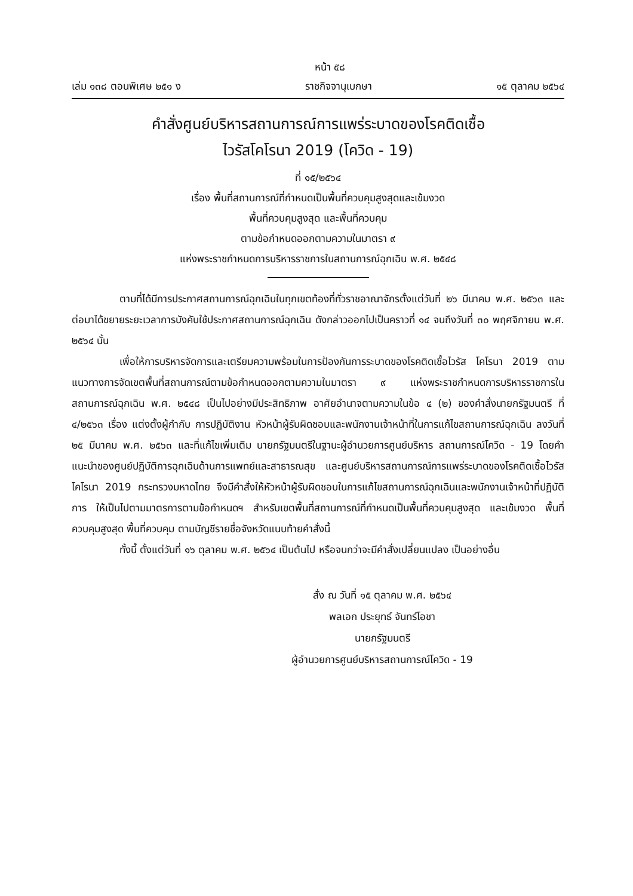หน้า ๕๘
เล่ม ๑๓๘ ตอนพิเศษ ๒๕๑ ง ราชกิจจานุเบกษา ๑๕ ตุลาคม ๒๕๖๔
คำสั่งศูนย์บริหารสถานการณ์การแพร่ระบาดของโรคติดเชื้อ
ไวรัสโคโรนา 2019 (โควิด - 19)
ที่ ๑๕/๒๕๖๔
เรื่อง พื้นที่สถานการณ์ที่กำหนดเป็นพื้นที่ควบคุมสูงสุดและเข้มงวด
พื้นที่ควบคุมสูงสุด และพื้นที่ควบคุม
ตามข้อกำหนดออกตามความในมาตรา ๙
แห่งพระราชกำหนดการบริหารราชการในสถานการณ์ฉุกเฉิน พ.ศ. ๒๕๔๘
ตามที่ได้มีการประกาศสถานการณ์ฉุกเฉินในทุกเขตท้องที่ทั่วราชอาณาจักรตั้งแต่วันที่ ๒๖ มีนาคม พ.ศ. ๒๕๖๓ และต่อมาได้ขยายระยะเวลาการบังคับใช้ประกาศสถานการณ์ฉุกเฉิน ดังกล่าวออกไปเป็นคราวที่ ๑๔ จนถึงวันที่ ๓๐ พฤศจิกายน พ.ศ. ๒๕๖๔ นั้น
เพื่อให้การบริหารจัดการและเตรียมความพร้อมในการป้องกันการระบาดของโรคติดเชื้อไวรัส โคโรนา 2019 ตามแนวทางการจัดเขตพื้นที่สถานการณ์ตามข้อกำหนดออกตามความในมาตรา ๙ แห่งพระราชกำหนดการบริหารราชการในสถานการณ์ฉุกเฉิน พ.ศ. ๒๕๔๘ เป็นไปอย่างมีประสิทธิภาพ อาศัยอำนาจตามความในข้อ ๔ (๒) ของคำสั่งนายกรัฐมนตรี ที่ ๔/๒๕๖๓ เรื่อง แต่งตั้งผู้กำกับ การปฏิบัติงาน หัวหน้าผู้รับผิดชอบและพนักงานเจ้าหน้าที่ในการแก้ไขสถานการณ์ฉุกเฉิน ลงวันที่ ๒๕ มีนาคม พ.ศ. ๒๕๖๓ และที่แก้ไขเพิ่มเติม นายกรัฐมนตรีในฐานะผู้อำนวยการศูนย์บริหาร สถานการณ์โควิด - 19 โดยคำแนะนำของศูนย์ปฏิบัติการฉุกเฉินด้านการแพทย์และสาธารณสุข และศูนย์บริหารสถานการณ์การแพร่ระบาดของโรคติดเชื้อไวรัสโคโรนา 2019 กระทรวงมหาดไทย จึงมีคำสั่งให้หัวหน้าผู้รับผิดชอบในการแก้ไขสถานการณ์ฉุกเฉินและพนักงานเจ้าหน้าที่ปฏิบัติการ ให้เป็นไปตามมาตรการตามข้อกำหนดฯ สำหรับเขตพื้นที่สถานการณ์ที่กำหนดเป็นพื้นที่ควบคุมสูงสุด และเข้มงวด พื้นที่ควบคุมสูงสุด พื้นที่ควบคุม ตามบัญชีรายชื่อจังหวัดแนบท้ายคำสั่งนี้
ทั้งนี้ ตั้งแต่วันที่ ๑๖ ตุลาคม พ.ศ. ๒๕๖๔ เป็นต้นไป หรือจนกว่าจะมีคำสั่งเปลี่ยนแปลง เป็นอย่างอื่น
สั่ง ณ วันที่ ๑๕ ตุลาคม พ.ศ. ๒๕๖๔
พลเอก ประยุทธ์ จันทร์โอชา
นายกรัฐมนตรี
ผู้อำนวยการศูนย์บริหารสถานการณ์โควิด - 19